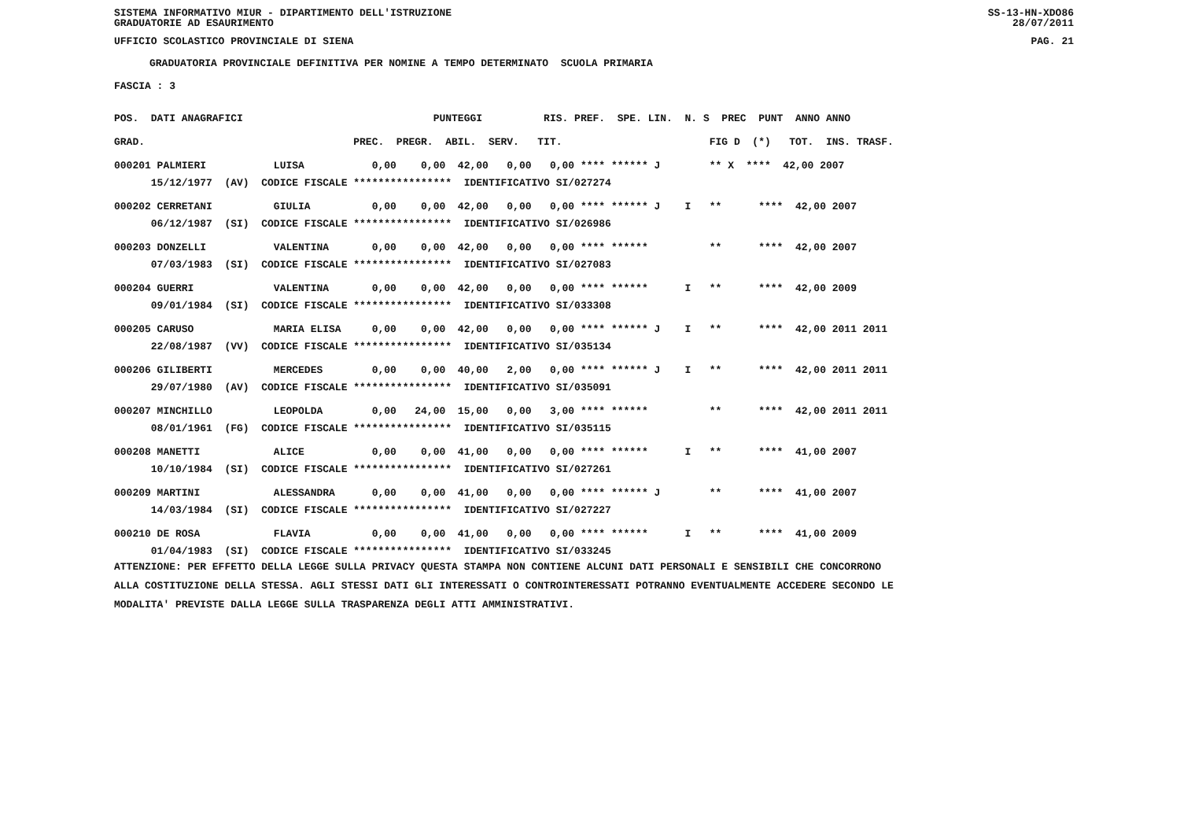SISTEMA INFORMATIVO MIUR - DIPARTIMENTO DELL'ISTRUZIONE
GRADUATORIE AD ESAURIMENTO SS-13-HN-XDO86
28/07/2011
UFFICIO SCOLASTICO PROVINCIALE DI SIENA PAG. 21
GRADUATORIA PROVINCIALE DEFINITIVA PER NOMINE A TEMPO DETERMINATO SCUOLA PRIMARIA
FASCIA : 3
| POS. DATI ANAGRAFICI PUNTEGGI RIS. PREF. SPE. LIN. N. S PREC PUNT ANNO ANNO |
| --- |
| GRAD. PREC. PREGR. ABIL. SERV. TIT. FIG D (*) TOT. INS. TRASF. |
| 000201 PALMIERI LUISA 0,00 0,00 42,00 0,00 0,00 **** ****** J ** X **** 42,00 2007 |
| 15/12/1977 (AV) CODICE FISCALE **************** IDENTIFICATIVO SI/027274 |
| 000202 CERRETANI GIULIA 0,00 0,00 42,00 0,00 0,00 **** ****** J I ** **** 42,00 2007 |
| 06/12/1987 (SI) CODICE FISCALE **************** IDENTIFICATIVO SI/026986 |
| 000203 DONZELLI VALENTINA 0,00 0,00 42,00 0,00 0,00 **** ****** ** **** 42,00 2007 |
| 07/03/1983 (SI) CODICE FISCALE **************** IDENTIFICATIVO SI/027083 |
| 000204 GUERRI VALENTINA 0,00 0,00 42,00 0,00 0,00 **** ****** I ** **** 42,00 2009 |
| 09/01/1984 (SI) CODICE FISCALE **************** IDENTIFICATIVO SI/033308 |
| 000205 CARUSO MARIA ELISA 0,00 0,00 42,00 0,00 0,00 **** ****** J I ** **** 42,00 2011 2011 |
| 22/08/1987 (VV) CODICE FISCALE **************** IDENTIFICATIVO SI/035134 |
| 000206 GILIBERTI MERCEDES 0,00 0,00 40,00 2,00 0,00 **** ****** J I ** **** 42,00 2011 2011 |
| 29/07/1980 (AV) CODICE FISCALE **************** IDENTIFICATIVO SI/035091 |
| 000207 MINCHILLO LEOPOLDA 0,00 24,00 15,00 0,00 3,00 **** ****** ** **** 42,00 2011 2011 |
| 08/01/1961 (FG) CODICE FISCALE **************** IDENTIFICATIVO SI/035115 |
| 000208 MANETTI ALICE 0,00 0,00 41,00 0,00 0,00 **** ****** I ** **** 41,00 2007 |
| 10/10/1984 (SI) CODICE FISCALE **************** IDENTIFICATIVO SI/027261 |
| 000209 MARTINI ALESSANDRA 0,00 0,00 41,00 0,00 0,00 **** ****** J ** **** 41,00 2007 |
| 14/03/1984 (SI) CODICE FISCALE **************** IDENTIFICATIVO SI/027227 |
| 000210 DE ROSA FLAVIA 0,00 0,00 41,00 0,00 0,00 **** ****** I ** **** 41,00 2009 |
| 01/04/1983 (SI) CODICE FISCALE **************** IDENTIFICATIVO SI/033245 |
ATTENZIONE: PER EFFETTO DELLA LEGGE SULLA PRIVACY QUESTA STAMPA NON CONTIENE ALCUNI DATI PERSONALI E SENSIBILI CHE CONCORRONO ALLA COSTITUZIONE DELLA STESSA. AGLI STESSI DATI GLI INTERESSATI O CONTROINTERESSATI POTRANNO EVENTUALMENTE ACCEDERE SECONDO LE MODALITA' PREVISTE DALLA LEGGE SULLA TRASPARENZA DEGLI ATTI AMMINISTRATIVI.